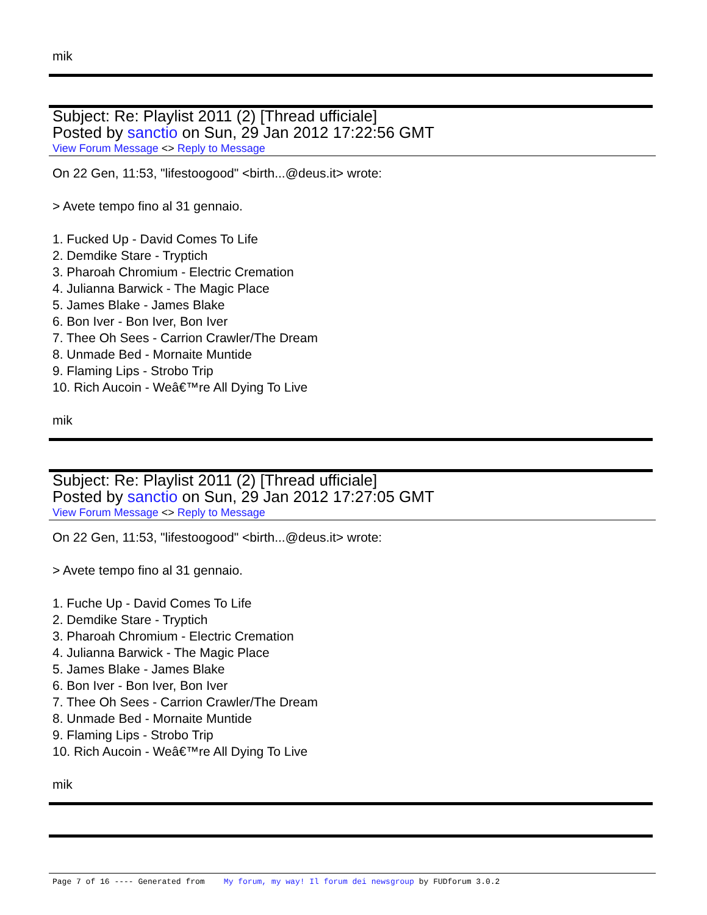mik
Subject: Re: Playlist 2011 (2) [Thread ufficiale]
Posted by sanctio on Sun, 29 Jan 2012 17:22:56 GMT
View Forum Message <> Reply to Message
On 22 Gen, 11:53, "lifestoogood" <birth...@deus.it> wrote:
> Avete tempo fino al 31 gennaio.
1. Fucked Up - David Comes To Life
2. Demdike Stare - Tryptich
3. Pharoah Chromium - Electric Cremation
4. Julianna Barwick - The Magic Place
5. James Blake - James Blake
6. Bon Iver - Bon Iver, Bon Iver
7. Thee Oh Sees - Carrion Crawler/The Dream
8. Unmade Bed - Mornaite Muntide
9. Flaming Lips - Strobo Trip
10. Rich Aucoin - Weâ€™re All Dying To Live
mik
Subject: Re: Playlist 2011 (2) [Thread ufficiale]
Posted by sanctio on Sun, 29 Jan 2012 17:27:05 GMT
View Forum Message <> Reply to Message
On 22 Gen, 11:53, "lifestoogood" <birth...@deus.it> wrote:
> Avete tempo fino al 31 gennaio.
1. Fuche Up - David Comes To Life
2. Demdike Stare - Tryptich
3. Pharoah Chromium - Electric Cremation
4. Julianna Barwick - The Magic Place
5. James Blake - James Blake
6. Bon Iver - Bon Iver, Bon Iver
7. Thee Oh Sees - Carrion Crawler/The Dream
8. Unmade Bed - Mornaite Muntide
9. Flaming Lips - Strobo Trip
10. Rich Aucoin - Weâ€™re All Dying To Live
mik
Page 7 of 16 ---- Generated from My forum, my way! Il forum dei newsgroup by FUDforum 3.0.2